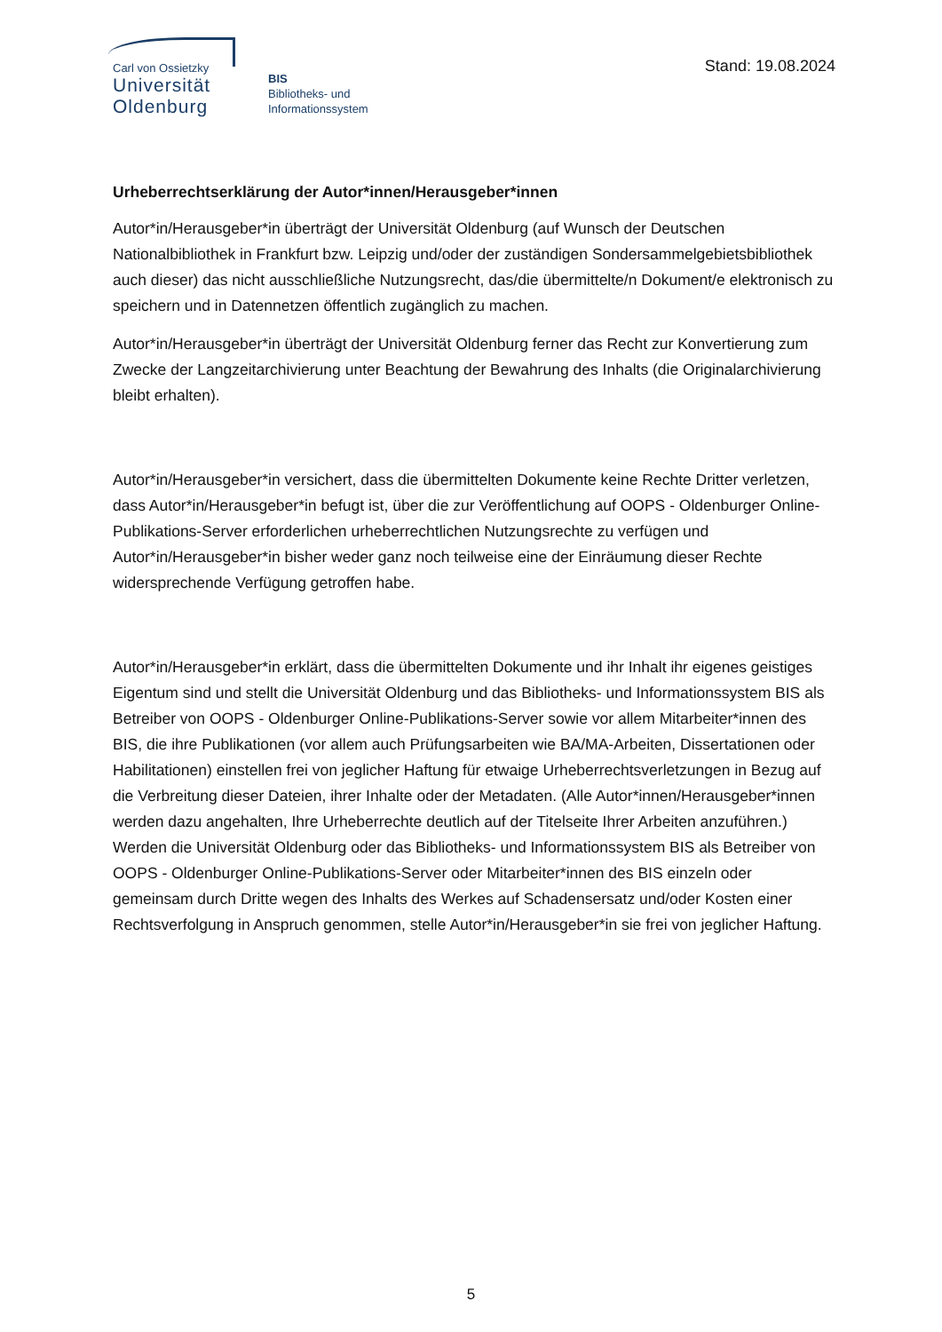Carl von Ossietzky
Universität
Oldenburg
BIS
Bibliotheks- und
Informationssystem
Stand: 19.08.2024
Urheberrechtserklärung der Autor*innen/Herausgeber*innen
Autor*in/Herausgeber*in überträgt der Universität Oldenburg (auf Wunsch der Deutschen Nationalbibliothek in Frankfurt bzw. Leipzig und/oder der zuständigen Sondersammelge­bietsbibliothek auch dieser) das nicht ausschließliche Nutzungsrecht, das/die übermittelte/n Dokument/e elektronisch zu speichern und in Datennetzen öffentlich zugänglich zu machen.
Autor*in/Herausgeber*in überträgt der Universität Oldenburg ferner das Recht zur Konver­tierung zum Zwecke der Langzeitarchivierung unter Beachtung der Bewahrung des Inhalts (die Originalarchivierung bleibt erhalten).
Autor*in/Herausgeber*in versichert, dass die übermittelten Dokumente keine Rechte Dritter verletzen, dass Autor*in/Herausgeber*in befugt ist, über die zur Veröffentlichung auf OOPS - Oldenburger Online-Publikations-Server erforderlichen urheberrechtlichen Nutzungsrechte zu verfügen und Autor*in/Herausgeber*in bisher weder ganz noch teilweise eine der Einräu­mung dieser Rechte widersprechende Verfügung getroffen habe.
Autor*in/Herausgeber*in erklärt, dass die übermittelten Dokumente und ihr Inhalt ihr eige­nes geistiges Eigentum sind und stellt die Universität Oldenburg und das Bibliotheks- und Informationssystem BIS als Betreiber von OOPS - Oldenburger Online-Publikations-Server sowie vor allem Mitarbeiter*innen des BIS, die ihre Publikationen (vor allem auch Prüfungs­arbeiten wie BA/MA-Arbeiten, Dissertationen oder Habilitationen) einstellen frei von jegli­cher Haftung für etwaige Urheberrechtsverletzungen in Bezug auf die Verbreitung dieser Dateien, ihrer Inhalte oder der Metadaten. (Alle Autor*innen/Herausgeber*innen werden dazu angehalten, Ihre Urheberrechte deutlich auf der Titelseite Ihrer Arbeiten anzuführen.) Werden die Universität Oldenburg oder das Bibliotheks- und Informationssystem BIS als Betreiber von OOPS - Oldenburger Online-Publikations-Server oder Mitarbeiter*innen des BIS einzeln oder gemeinsam durch Dritte wegen des Inhalts des Werkes auf Schadenser­satz und/oder Kosten einer Rechtsverfolgung in Anspruch genommen, stelle Autor*in/Her­ausgeber*in sie frei von jeglicher Haftung.
5